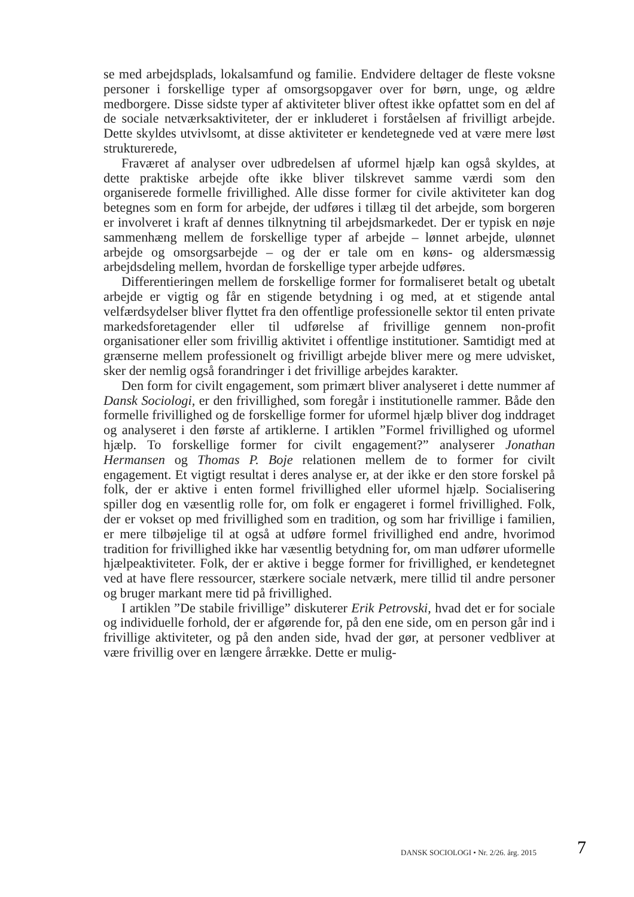se med arbejdsplads, lokalsamfund og familie. Endvidere deltager de fleste voksne personer i forskellige typer af omsorgsopgaver over for børn, unge, og ældre medborgere. Disse sidste typer af aktiviteter bliver oftest ikke opfattet som en del af de sociale netværksaktiviteter, der er inkluderet i forståelsen af frivilligt arbejde. Dette skyldes utvivlsomt, at disse aktiviteter er kendetegnede ved at være mere løst strukturerede,
Fraværet af analyser over udbredelsen af uformel hjælp kan også skyldes, at dette praktiske arbejde ofte ikke bliver tilskrevet samme værdi som den organiserede formelle frivillighed. Alle disse former for civile aktiviteter kan dog betegnes som en form for arbejde, der udføres i tillæg til det arbejde, som borgeren er involveret i kraft af dennes tilknytning til arbejdsmarkedet. Der er typisk en nøje sammenhæng mellem de forskellige typer af arbejde – lønnet arbejde, ulønnet arbejde og omsorgsarbejde – og der er tale om en køns- og aldersmæssig arbejdsdeling mellem, hvordan de forskellige typer arbejde udføres.
Differentieringen mellem de forskellige former for formaliseret betalt og ubetalt arbejde er vigtig og får en stigende betydning i og med, at et stigende antal velfærdsydelser bliver flyttet fra den offentlige professionelle sektor til enten private markedsforetagender eller til udførelse af frivillige gennem non-profit organisationer eller som frivillig aktivitet i offentlige institutioner. Samtidigt med at grænserne mellem professionelt og frivilligt arbejde bliver mere og mere udvisket, sker der nemlig også forandringer i det frivillige arbejdes karakter.
Den form for civilt engagement, som primært bliver analyseret i dette nummer af Dansk Sociologi, er den frivillighed, som foregår i institutionelle rammer. Både den formelle frivillighed og de forskellige former for uformel hjælp bliver dog inddraget og analyseret i den første af artiklerne. I artiklen ”Formel frivillighed og uformel hjælp. To forskellige former for civilt engagement?” analyserer Jonathan Hermansen og Thomas P. Boje relationen mellem de to former for civilt engagement. Et vigtigt resultat i deres analyse er, at der ikke er den store forskel på folk, der er aktive i enten formel frivillighed eller uformel hjælp. Socialisering spiller dog en væsentlig rolle for, om folk er engageret i formel frivillighed. Folk, der er vokset op med frivillighed som en tradition, og som har frivillige i familien, er mere tilbøjelige til at også at udføre formel frivillighed end andre, hvorimod tradition for frivillighed ikke har væsentlig betydning for, om man udfører uformelle hjælpeaktiviteter. Folk, der er aktive i begge former for frivillighed, er kendetegnet ved at have flere ressourcer, stærkere sociale netværk, mere tillid til andre personer og bruger markant mere tid på frivillighed.
I artiklen ”De stabile frivillige” diskuterer Erik Petrovski, hvad det er for sociale og individuelle forhold, der er afgørende for, på den ene side, om en person går ind i frivillige aktiviteter, og på den anden side, hvad der gør, at personer vedbliver at være frivillig over en længere årrække. Dette er mulig-
DANSK SOCIOLOGI • Nr. 2/26. årg. 2015 7